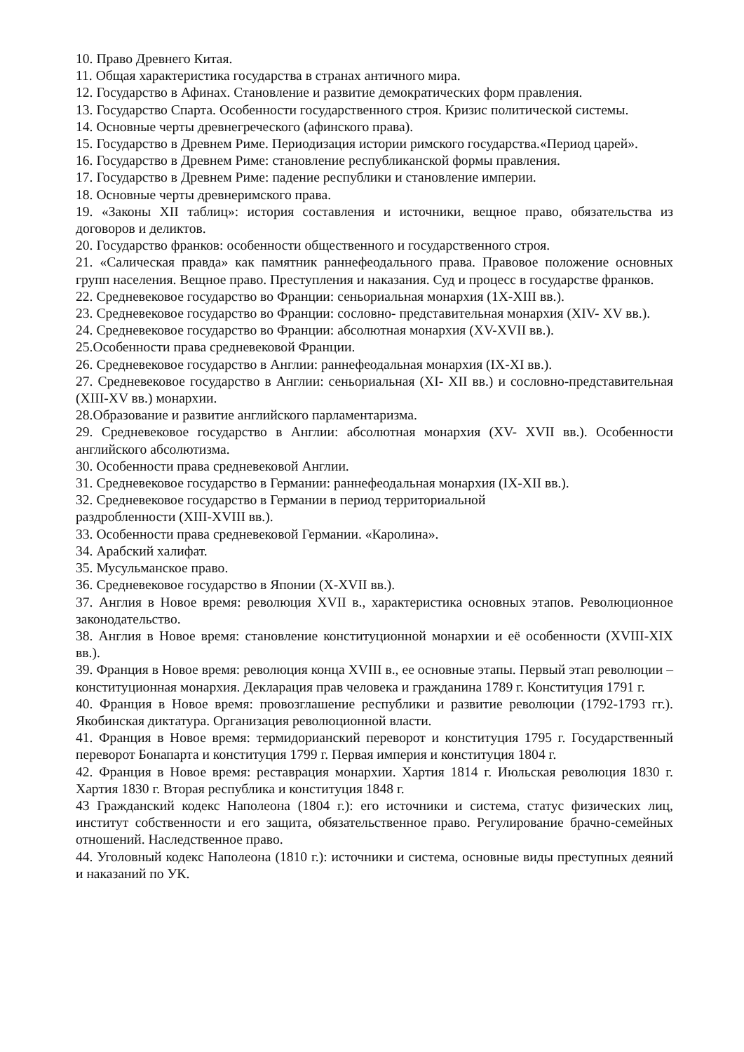10. Право Древнего Китая.
11. Общая характеристика государства в странах античного мира.
12. Государство в Афинах. Становление и развитие демократических форм правления.
13. Государство Спарта. Особенности государственного строя. Кризис политической системы.
14. Основные черты древнегреческого (афинского права).
15. Государство в Древнем Риме. Периодизация истории римского государства.«Период царей».
16. Государство в Древнем Риме: становление республиканской формы правления.
17. Государство в Древнем Риме: падение республики и становление империи.
18. Основные черты древнеримского права.
19. «Законы XII таблиц»: история составления и источники, вещное право, обязательства из договоров и деликтов.
20. Государство франков: особенности общественного и государственного строя.
21. «Салическая правда» как памятник раннефеодального права. Правовое положение основных групп населения. Вещное право. Преступления и наказания. Суд и процесс в государстве франков.
22. Средневековое государство во Франции: сеньориальная монархия (1X-XIII вв.).
23. Средневековое государство во Франции: сословно- представительная монархия (XIV- XV вв.).
24. Средневековое государство во Франции: абсолютная монархия (XV-XVII вв.).
25.Особенности права средневековой Франции.
26. Средневековое государство в Англии: раннефеодальная монархия (IX-XI вв.).
27. Средневековое государство в Англии: сеньориальная (XI- XII вв.) и сословно-представительная (XIII-XV вв.) монархии.
28.Образование и развитие английского парламентаризма.
29. Средневековое государство в Англии: абсолютная монархия (XV- XVII вв.). Особенности английского абсолютизма.
30. Особенности права средневековой Англии.
31. Средневековое государство в Германии: раннефеодальная монархия (IX-XII вв.).
32. Средневековое государство в Германии в период территориальной
раздробленности (XIII-XVIII вв.).
33. Особенности права средневековой Германии. «Каролина».
34. Арабский халифат.
35. Мусульманское право.
36. Средневековое государство в Японии (X-XVII вв.).
37. Англия в Новое время: революция XVII в., характеристика основных этапов. Революционное законодательство.
38. Англия в Новое время: становление конституционной монархии и её особенности (XVIII-XIX вв.).
39. Франция в Новое время: революция конца XVIII в., ее основные этапы. Первый этап революции – конституционная монархия. Декларация прав человека и гражданина 1789 г. Конституция 1791 г.
40. Франция в Новое время: провозглашение республики и развитие революции (1792-1793 гг.). Якобинская диктатура. Организация революционной власти.
41. Франция в Новое время: термидорианский переворот и конституция 1795 г. Государственный переворот Бонапарта и конституция 1799 г. Первая империя и конституция 1804 г.
42. Франция в Новое время: реставрация монархии. Хартия 1814 г. Июльская революция 1830 г. Хартия 1830 г. Вторая республика и конституция 1848 г.
43 Гражданский кодекс Наполеона (1804 г.): его источники и система, статус физических лиц, институт собственности и его защита, обязательственное право. Регулирование брачно-семейных отношений. Наследственное право.
44. Уголовный кодекс Наполеона (1810 г.): источники и система, основные виды преступных деяний и наказаний по УК.